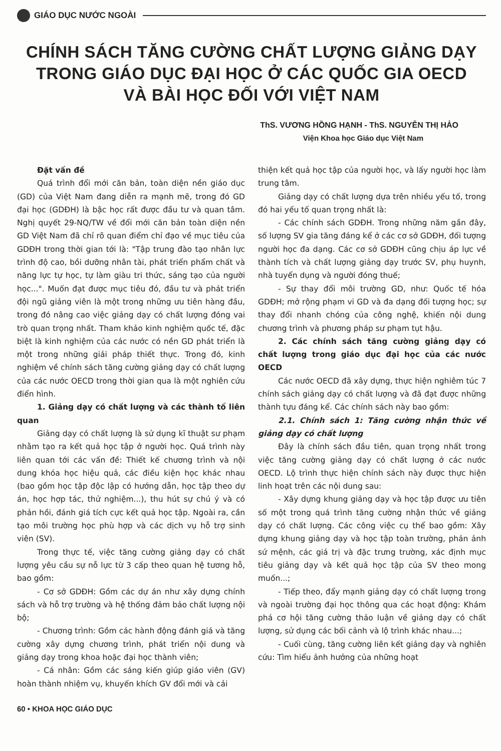GIÁO DỤC NƯỚC NGOÀI
CHÍNH SÁCH TĂNG CƯỜNG CHẤT LƯỢNG GIẢNG DẠY
TRONG GIÁO DỤC ĐẠI HỌC Ở CÁC QUỐC GIA OECD
VÀ BÀI HỌC ĐỐI VỚI VIỆT NAM
ThS. VƯƠNG HỒNG HẠNH - ThS. NGUYỄN THỊ HẢO
Viện Khoa học Giáo dục Việt Nam
Đặt vấn đề
Quá trình đổi mới căn bản, toàn diện nền giáo dục (GD) của Việt Nam đang diễn ra mạnh mẽ, trong đó GD đại học (GDĐH) là bậc học rất được đầu tư và quan tâm. Nghị quyết 29-NQ/TW về đổi mới căn bản toàn diện nền GD Việt Nam đã chỉ rõ quan điểm chỉ đạo về mục tiêu của GDĐH trong thời gian tới là: "Tập trung đào tạo nhân lực trình độ cao, bồi dưỡng nhân tài, phát triển phẩm chất và năng lực tự học, tự làm giàu tri thức, sáng tạo của người học...". Muốn đạt được mục tiêu đó, đầu tư và phát triển đội ngũ giảng viên là một trong những ưu tiên hàng đầu, trong đó nâng cao việc giảng dạy có chất lượng đóng vai trò quan trọng nhất. Tham khảo kinh nghiệm quốc tế, đặc biệt là kinh nghiệm của các nước có nền GD phát triển là một trong những giải pháp thiết thực. Trong đó, kinh nghiệm về chính sách tăng cường giảng dạy có chất lượng của các nước OECD trong thời gian qua là một nghiên cứu điển hình.
1. Giảng dạy có chất lượng và các thành tố liên quan
Giảng dạy có chất lượng là sử dụng kĩ thuật sư phạm nhằm tạo ra kết quả học tập ở người học. Quá trình này liên quan tới các vấn đề: Thiết kế chương trình và nội dung khóa học hiệu quả, các điều kiện học khác nhau (bao gồm học tập độc lập có hướng dẫn, học tập theo dự án, học hợp tác, thử nghiệm...), thu hút sự chú ý và có phản hồi, đánh giá tích cực kết quả học tập. Ngoài ra, cần tạo môi trường học phù hợp và các dịch vụ hỗ trợ sinh viên (SV).
Trong thực tế, việc tăng cường giảng dạy có chất lượng yêu cầu sự nỗ lực từ 3 cấp theo quan hệ tương hỗ, bao gồm:
- Cơ sở GDĐH: Gồm các dự án như xây dựng chính sách và hỗ trợ trường và hệ thống đảm bảo chất lượng nội bộ;
- Chương trình: Gồm các hành động đánh giá và tăng cường xây dựng chương trình, phát triển nội dung và giảng dạy trong khoa hoặc đại học thành viên;
- Cá nhân: Gồm các sáng kiến giúp giáo viên (GV) hoàn thành nhiệm vụ, khuyến khích GV đổi mới và cải
thiện kết quả học tập của người học, và lấy người học làm trung tâm.
Giảng dạy có chất lượng dựa trên nhiều yếu tố, trong đó hai yếu tố quan trọng nhất là:
- Các chính sách GDĐH. Trong những năm gần đây, số lượng SV gia tăng đáng kể ở các cơ sở GDĐH, đối tượng người học đa dạng. Các cơ sở GDĐH cũng chịu áp lực về thành tích và chất lượng giảng dạy trước SV, phụ huynh, nhà tuyển dụng và người đóng thuế;
- Sự thay đổi môi trường GD, như: Quốc tế hóa GDĐH; mở rộng phạm vi GD và đa dạng đối tượng học; sự thay đổi nhanh chóng của công nghệ, khiến nội dung chương trình và phương pháp sư phạm tụt hậu.
2. Các chính sách tăng cường giảng dạy có chất lượng trong giáo dục đại học của các nước OECD
Các nước OECD đã xây dựng, thực hiện nghiêm túc 7 chính sách giảng dạy có chất lượng và đã đạt được những thành tựu đáng kể. Các chính sách này bao gồm:
2.1. Chính sách 1: Tăng cường nhận thức về giảng dạy có chất lượng
Đây là chính sách đầu tiên, quan trọng nhất trong việc tăng cường giảng dạy có chất lượng ở các nước OECD. Lộ trình thực hiện chính sách này được thực hiện linh hoạt trên các nội dung sau:
- Xây dựng khung giảng dạy và học tập được ưu tiên số một trong quá trình tăng cường nhận thức về giảng dạy có chất lượng. Các công việc cụ thể bao gồm: Xây dựng khung giảng dạy và học tập toàn trường, phản ảnh sứ mệnh, các giá trị và đặc trưng trường, xác định mục tiêu giảng dạy và kết quả học tập của SV theo mong muốn...;
- Tiếp theo, đẩy mạnh giảng dạy có chất lượng trong và ngoài trường đại học thông qua các hoạt động: Khám phá cơ hội tăng cường thảo luận về giảng dạy có chất lượng, sử dụng các bối cảnh và lộ trình khác nhau...;
- Cuối cùng, tăng cường liên kết giảng dạy và nghiên cứu: Tìm hiểu ảnh hưởng của những hoạt
60 • KHOA HỌC GIÁO DỤC